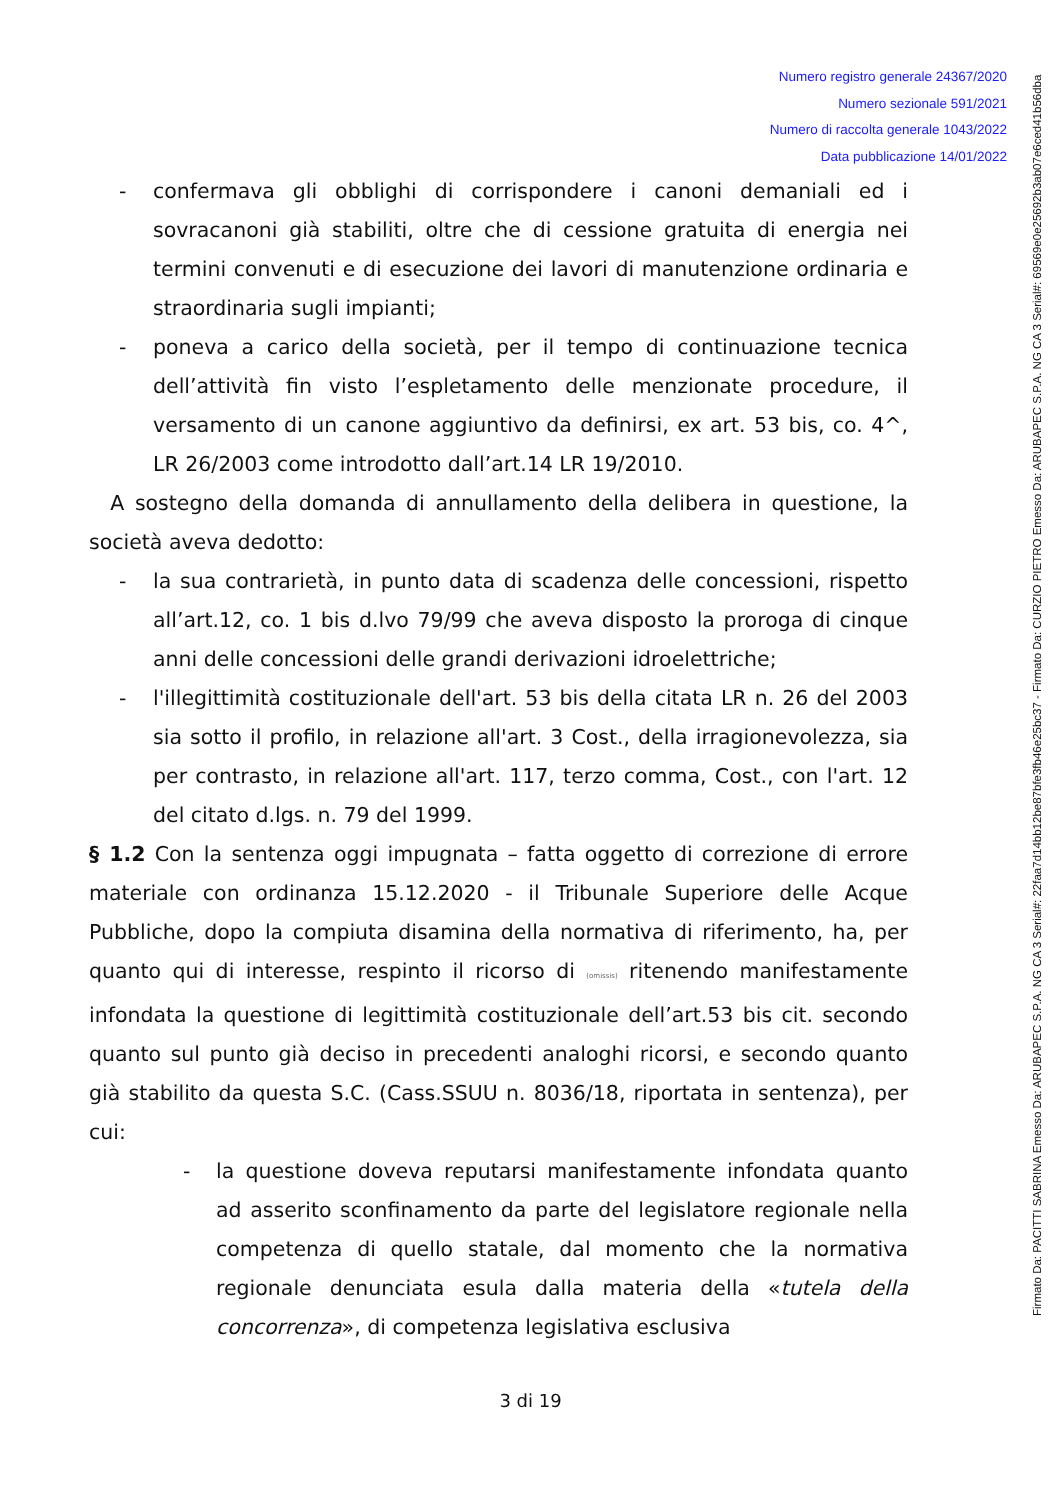Numero registro generale 24367/2020
Numero sezionale 591/2021
Numero di raccolta generale 1043/2022
Data pubblicazione 14/01/2022
Firmato Da: PACITTI SABRINA Emesso Da: ARUBAPEC S.P.A. NG CA 3 Serial#: 22faa7d14bb12be87bfe3fb46e25bc37 - Firmato Da: CURZIO PIETRO Emesso Da: ARUBAPEC S.P.A. NG CA 3 Serial#: 69569e0e25692b3ab07e6ced41b56dba
- confermava gli obblighi di corrispondere i canoni demaniali ed i sovracanoni già stabiliti, oltre che di cessione gratuita di energia nei termini convenuti e di esecuzione dei lavori di manutenzione ordinaria e straordinaria sugli impianti;
- poneva a carico della società, per il tempo di continuazione tecnica dell’attività fin visto l’espletamento delle menzionate procedure, il versamento di un canone aggiuntivo da definirsi, ex art. 53 bis, co. 4^, LR 26/2003 come introdotto dall’art.14 LR 19/2010.
A sostegno della domanda di annullamento della delibera in questione, la società aveva dedotto:
- la sua contrarietà, in punto data di scadenza delle concessioni, rispetto all’art.12, co. 1 bis d.lvo 79/99 che aveva disposto la proroga di cinque anni delle concessioni delle grandi derivazioni idroelettriche;
- l'illegittimità costituzionale dell'art. 53 bis della citata LR n. 26 del 2003 sia sotto il profilo, in relazione all'art. 3 Cost., della irragionevolezza, sia per contrasto, in relazione all'art. 117, terzo comma, Cost., con l'art. 12 del citato d.lgs. n. 79 del 1999.
§ 1.2 Con la sentenza oggi impugnata – fatta oggetto di correzione di errore materiale con ordinanza 15.12.2020 - il Tribunale Superiore delle Acque Pubbliche, dopo la compiuta disamina della normativa di riferimento, ha, per quanto qui di interesse, respinto il ricorso di (omissis) ritenendo manifestamente infondata la questione di legittimità costituzionale dell’art.53 bis cit. secondo quanto sul punto già deciso in precedenti analoghi ricorsi, e secondo quanto già stabilito da questa S.C. (Cass.SSUU n. 8036/18, riportata in sentenza), per cui:
- la questione doveva reputarsi manifestamente infondata quanto ad asserito sconfinamento da parte del legislatore regionale nella competenza di quello statale, dal momento che la normativa regionale denunciata esula dalla materia della «tutela della concorrenza», di competenza legislativa esclusiva
3 di 19